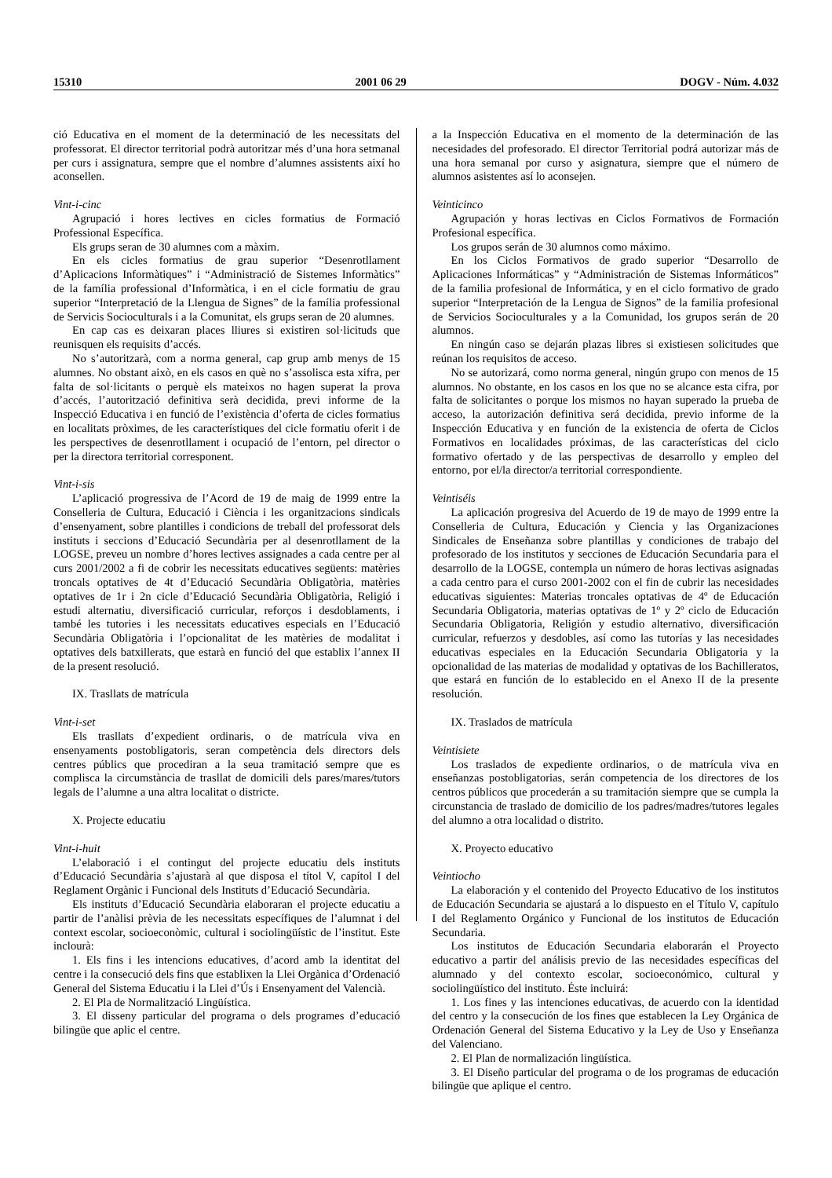15310 2001 06 29 DOGV - Núm. 4.032
ció Educativa en el moment de la determinació de les necessitats del professorat. El director territorial podrà autoritzar més d’una hora setmanal per curs i assignatura, sempre que el nombre d’alumnes assistents així ho aconsellen.
Vint-i-cinc
Agrupació i hores lectives en cicles formatius de Formació Professional Específica.
Els grups seran de 30 alumnes com a màxim.
En els cicles formatius de grau superior “Desenrotllament d’Aplicacions Informàtiques” i “Administració de Sistemes Informàtics” de la família professional d’Informàtica, i en el cicle formatiu de grau superior “Interpretació de la Llengua de Signes” de la família professional de Servicis Socioculturals i a la Comunitat, els grups seran de 20 alumnes.
En cap cas es deixaran places lliures si existiren sol·licituds que reunisquen els requisits d’accés.
No s’autoritzarà, com a norma general, cap grup amb menys de 15 alumnes. No obstant això, en els casos en què no s’assolisca esta xifra, per falta de sol·licitants o perquè els mateixos no hagen superat la prova d’accés, l’autorització definitiva serà decidida, previ informe de la Inspecció Educativa i en funció de l’existència d’oferta de cicles formatius en localitats pròximes, de les característiques del cicle formatiu oferit i de les perspectives de desenrotllament i ocupació de l’entorn, pel director o per la directora territorial corresponent.
Vint-i-sis
L’aplicació progressiva de l’Acord de 19 de maig de 1999 entre la Conselleria de Cultura, Educació i Ciència i les organitzacions sindicals d’ensenyament, sobre plantilles i condicions de treball del professorat dels instituts i seccions d’Educació Secundària per al desenrotllament de la LOGSE, preveu un nombre d’hores lectives assignades a cada centre per al curs 2001/2002 a fi de cobrir les necessitats educatives següents: matèries troncals optatives de 4t d’Educació Secundària Obligatòria, matèries optatives de 1r i 2n cicle d’Educació Secundària Obligatòria, Religió i estudi alternatiu, diversificació curricular, reforços i desdoblaments, i també les tutories i les necessitats educatives especials en l’Educació Secundària Obligatòria i l’opcionalitat de les matèries de modalitat i optatives dels batxillerats, que estarà en funció del que establix l’annex II de la present resolució.
IX. Trasllats de matrícula
Vint-i-set
Els trasllats d’expedient ordinaris, o de matrícula viva en ensenyaments postobligatoris, seran competència dels directors dels centres públics que procediran a la seua tramitació sempre que es complisca la circumstància de trasllat de domicili dels pares/mares/tutors legals de l’alumne a una altra localitat o districte.
X. Projecte educatiu
Vint-i-huit
L’elaboració i el contingut del projecte educatiu dels instituts d’Educació Secundària s’ajustarà al que disposa el títol V, capítol I del Reglament Orgànic i Funcional dels Instituts d’Educació Secundària.
Els instituts d’Educació Secundària elaboraran el projecte educatiu a partir de l’anàlisi prèvia de les necessitats específiques de l’alumnat i del context escolar, socioeconòmic, cultural i sociolingüístic de l’institut. Este inclourà:
1. Els fins i les intencions educatives, d’acord amb la identitat del centre i la consecució dels fins que establixen la Llei Orgànica d’Ordenació General del Sistema Educatiu i la Llei d’Ús i Ensenyament del Valencià.
2. El Pla de Normalització Lingüística.
3. El disseny particular del programa o dels programes d’educació bilingüe que aplic el centre.
a la Inspección Educativa en el momento de la determinación de las necesidades del profesorado. El director Territorial podrá autorizar más de una hora semanal por curso y asignatura, siempre que el número de alumnos asistentes así lo aconsejen.
Veinticinco
Agrupación y horas lectivas en Ciclos Formativos de Formación Profesional específica.
Los grupos serán de 30 alumnos como máximo.
En los Ciclos Formativos de grado superior “Desarrollo de Aplicaciones Informáticas” y “Administración de Sistemas Informáticos” de la familia profesional de Informática, y en el ciclo formativo de grado superior “Interpretación de la Lengua de Signos” de la familia profesional de Servicios Socioculturales y a la Comunidad, los grupos serán de 20 alumnos.
En ningún caso se dejarán plazas libres si existiesen solicitudes que reúnan los requisitos de acceso.
No se autorizará, como norma general, ningún grupo con menos de 15 alumnos. No obstante, en los casos en los que no se alcance esta cifra, por falta de solicitantes o porque los mismos no hayan superado la prueba de acceso, la autorización definitiva será decidida, previo informe de la Inspección Educativa y en función de la existencia de oferta de Ciclos Formativos en localidades próximas, de las características del ciclo formativo ofertado y de las perspectivas de desarrollo y empleo del entorno, por el/la director/a territorial correspondiente.
Veintiséis
La aplicación progresiva del Acuerdo de 19 de mayo de 1999 entre la Conselleria de Cultura, Educación y Ciencia y las Organizaciones Sindicales de Enseñanza sobre plantillas y condiciones de trabajo del profesorado de los institutos y secciones de Educación Secundaria para el desarrollo de la LOGSE, contempla un número de horas lectivas asignadas a cada centro para el curso 2001-2002 con el fin de cubrir las necesidades educativas siguientes: Materias troncales optativas de 4º de Educación Secundaria Obligatoria, materias optativas de 1º y 2º ciclo de Educación Secundaria Obligatoria, Religión y estudio alternativo, diversificación curricular, refuerzos y desdobles, así como las tutorías y las necesidades educativas especiales en la Educación Secundaria Obligatoria y la opcionalidad de las materias de modalidad y optativas de los Bachilleratos, que estará en función de lo establecido en el Anexo II de la presente resolución.
IX. Traslados de matrícula
Veintisiete
Los traslados de expediente ordinarios, o de matrícula viva en enseñanzas postobligatorias, serán competencia de los directores de los centros públicos que procederán a su tramitación siempre que se cumpla la circunstancia de traslado de domicilio de los padres/madres/tutores legales del alumno a otra localidad o distrito.
X. Proyecto educativo
Veintiocho
La elaboración y el contenido del Proyecto Educativo de los institutos de Educación Secundaria se ajustará a lo dispuesto en el Título V, capítulo I del Reglamento Orgánico y Funcional de los institutos de Educación Secundaria.
Los institutos de Educación Secundaria elaborarán el Proyecto educativo a partir del análisis previo de las necesidades específicas del alumnado y del contexto escolar, socioeconómico, cultural y sociolingüístico del instituto. Éste incluirá:
1. Los fines y las intenciones educativas, de acuerdo con la identidad del centro y la consecución de los fines que establecen la Ley Orgánica de Ordenación General del Sistema Educativo y la Ley de Uso y Enseñanza del Valenciano.
2. El Plan de normalización lingüística.
3. El Diseño particular del programa o de los programas de educación bilingüe que aplique el centro.